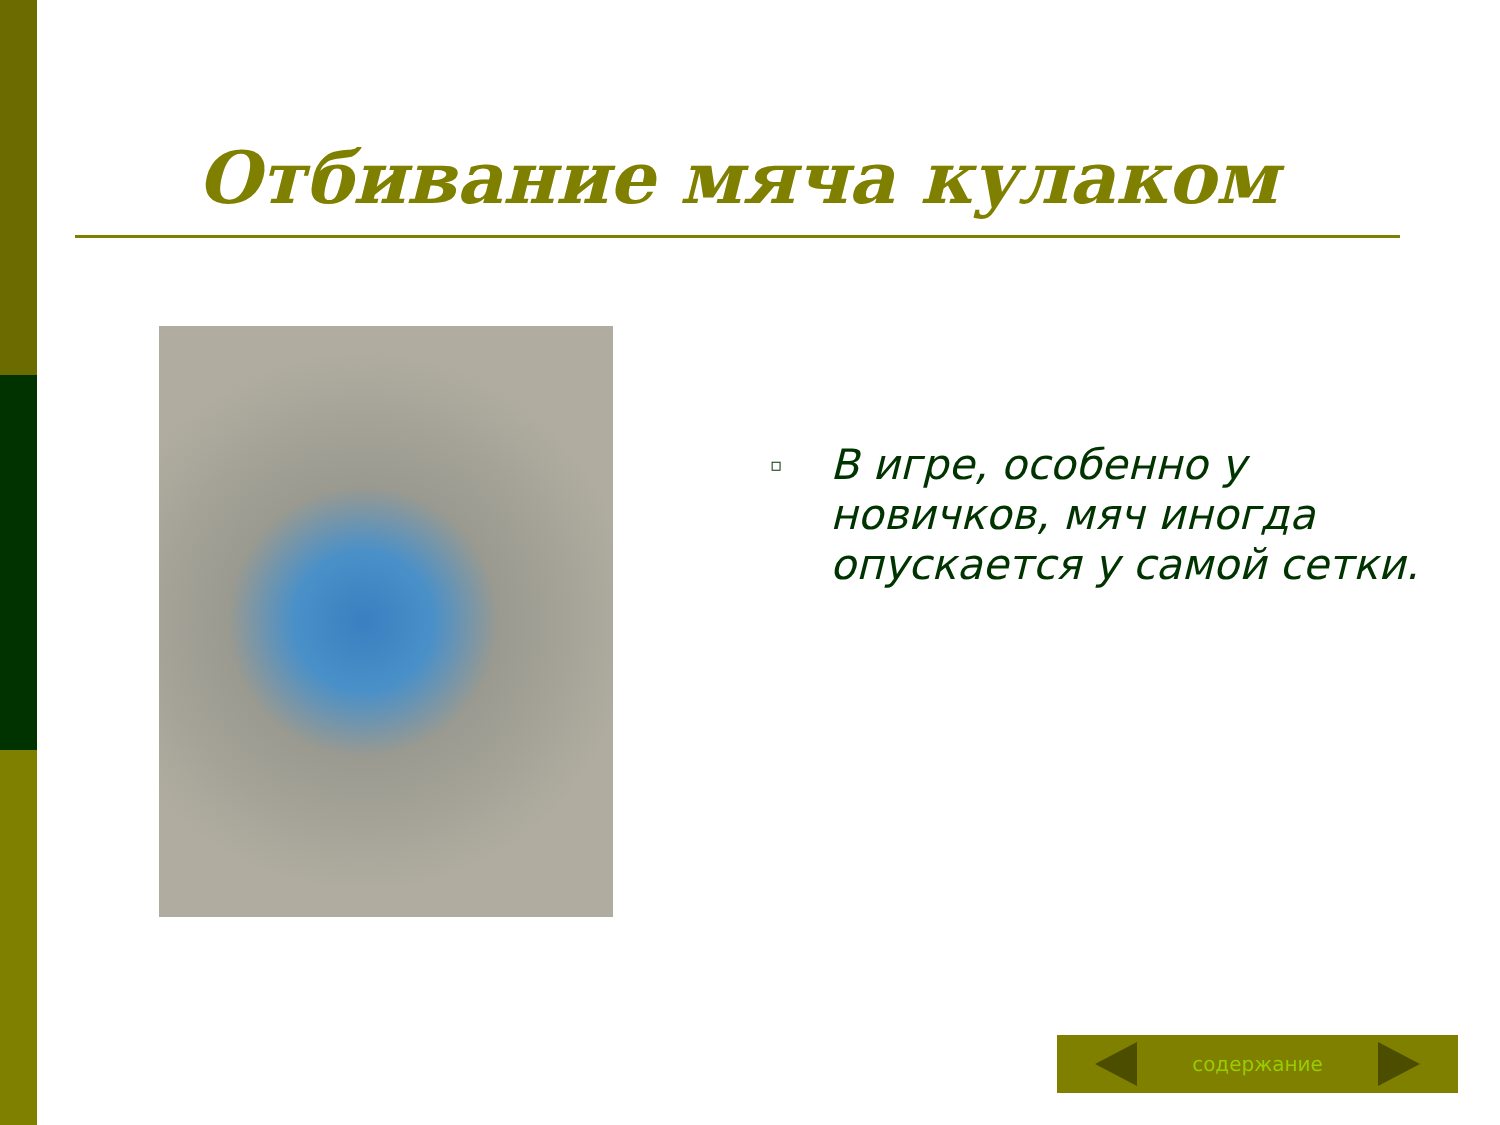Отбивание мяча кулаком
▫
В игре, особенно у новичков, мяч иногда опускается у самой сетки.
содержание